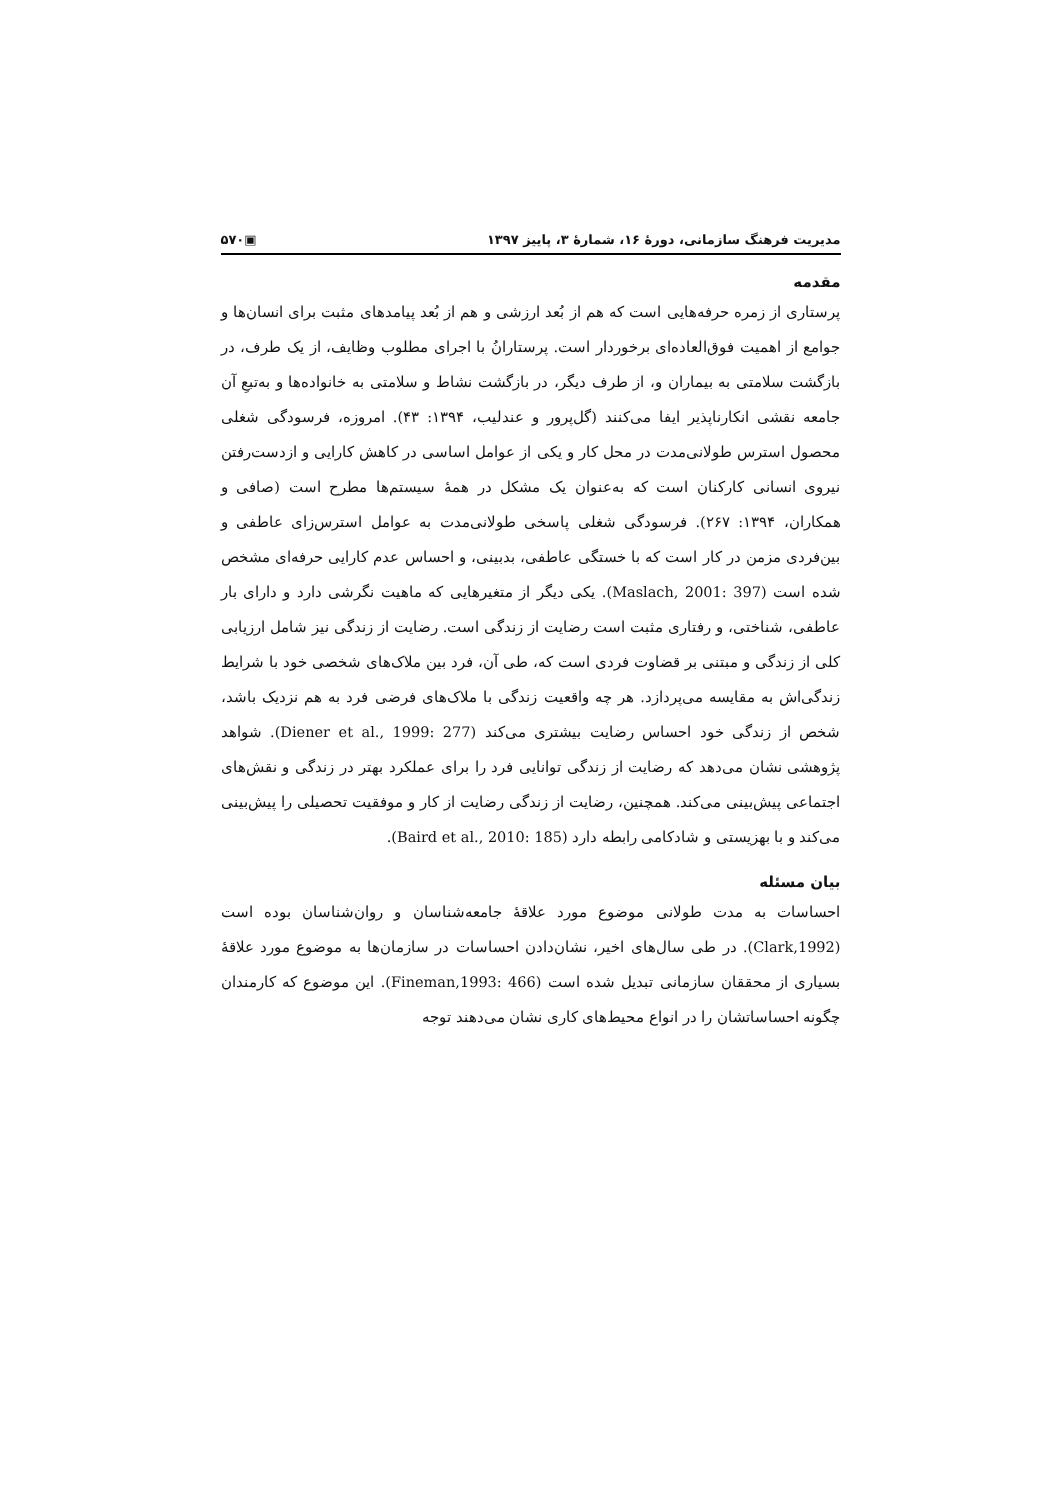مدیریت فرهنگ سازمانی، دورهٔ ۱۶، شمارهٔ ۳، پاییز ۱۳۹۷ ▣۵۷۰
مقدمه
پرستاری از زمره حرفه‌هایی است که هم از بُعد ارزشی و هم از بُعد پیامدهای مثبت برای انسان‌ها و جوامع از اهمیت فوق‌العاده‌ای برخوردار است. پرستارانُ با اجرای مطلوب وظایف، از یک طرف، در بازگشت سلامتی به بیماران و، از طرف دیگر، در بازگشت نشاط و سلامتی به خانواده‌ها و به‌تبعِ آن جامعه نقشی انکارناپذیر ایفا می‌کنند (گل‌پرور و عندلیب، ۱۳۹۴: ۴۳). امروزه، فرسودگی شغلی محصول استرس طولانی‌مدت در محل کار و یکی از عوامل اساسی در کاهش کارایی و ازدست‌رفتن نیروی انسانی کارکنان است که به‌عنوان یک مشکل در همهٔ سیستم‌ها مطرح است (صافی و همکاران، ۱۳۹۴: ۲۶۷). فرسودگی شغلی پاسخی طولانی‌مدت به عوامل استرس‌زای عاطفی و بین‌فردی مزمن در کار است که با خستگی عاطفی، بدبینی، و احساس عدم کارایی حرفه‌ای مشخص شده است (Maslach, 2001: 397). یکی دیگر از متغیرهایی که ماهیت نگرشی دارد و دارای بار عاطفی، شناختی، و رفتاری مثبت است رضایت از زندگی است. رضایت از زندگی نیز شامل ارزیابی کلی از زندگی و مبتنی بر قضاوت فردی است که، طی آن، فرد بین ملاک‌های شخصی خود با شرایط زندگی‌اش به مقایسه می‌پردازد. هر چه واقعیت زندگی با ملاک‌های فرضی فرد به هم نزدیک باشد، شخص از زندگی خود احساس رضایت بیشتری می‌کند (Diener et al., 1999: 277). شواهد پژوهشی نشان می‌دهد که رضایت از زندگی توانایی فرد را برای عملکرد بهتر در زندگی و نقش‌های اجتماعی پیش‌بینی می‌کند. همچنین، رضایت از زندگی رضایت از کار و موفقیت تحصیلی را پیش‌بینی می‌کند و با بهزیستی و شادکامی رابطه دارد (Baird et al., 2010: 185).
بیان مسئله
احساسات به مدت طولانی موضوع مورد علاقهٔ جامعه‌شناسان و روان‌شناسان بوده است (Clark,1992). در طی سال‌های اخیر، نشان‌دادن احساسات در سازمان‌ها به موضوع مورد علاقهٔ بسیاری از محققان سازمانی تبدیل شده است (Fineman,1993: 466). این موضوع که کارمندان چگونه احساساتشان را در انواع محیط‌های کاری نشان می‌دهند توجه